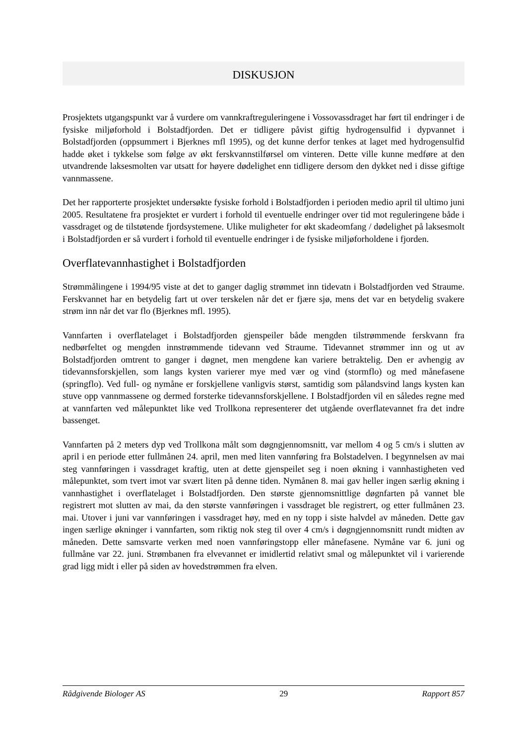DISKUSJON
Prosjektets utgangspunkt var å vurdere om vannkraftreguleringene i Vossovassdraget har ført til endringer i de fysiske miljøforhold i Bolstadfjorden. Det er tidligere påvist giftig hydrogensulfid i dypvannet i Bolstadfjorden (oppsummert i Bjerknes mfl 1995), og det kunne derfor tenkes at laget med hydrogensulfid hadde øket i tykkelse som følge av økt ferskvannstilførsel om vinteren. Dette ville kunne medføre at den utvandrende laksesmolten var utsatt for høyere dødelighet enn tidligere dersom den dykket ned i disse giftige vannmassene.
Det her rapporterte prosjektet undersøkte fysiske forhold i Bolstadfjorden i perioden medio april til ultimo juni 2005. Resultatene fra prosjektet er vurdert i forhold til eventuelle endringer over tid mot reguleringene både i vassdraget og de tilstøtende fjordsystemene. Ulike muligheter for økt skadeomfang / dødelighet på laksesmolt i Bolstadfjorden er så vurdert i forhold til eventuelle endringer i de fysiske miljøforholdene i fjorden.
Overflatevannhastighet i Bolstadfjorden
Strømmålingene i 1994/95 viste at det to ganger daglig strømmet inn tidevatn i Bolstadfjorden ved Straume. Ferskvannet har en betydelig fart ut over terskelen når det er fjære sjø, mens det var en betydelig svakere strøm inn når det var flo (Bjerknes mfl. 1995).
Vannfarten i overflatelaget i Bolstadfjorden gjenspeiler både mengden tilstrømmende ferskvann fra nedbørfeltet og mengden innstrømmende tidevann ved Straume. Tidevannet strømmer inn og ut av Bolstadfjorden omtrent to ganger i døgnet, men mengdene kan variere betraktelig. Den er avhengig av tidevannsforskjellen, som langs kysten varierer mye med vær og vind (stormflo) og med månefasene (springflo). Ved full- og nymåne er forskjellene vanligvis størst, samtidig som pålandsvind langs kysten kan stuve opp vannmassene og dermed forsterke tidevannsforskjellene. I Bolstadfjorden vil en således regne med at vannfarten ved målepunktet like ved Trollkona representerer det utgående overflatevannet fra det indre bassenget.
Vannfarten på 2 meters dyp ved Trollkona målt som døgngjennomsnitt, var mellom 4 og 5 cm/s i slutten av april i en periode etter fullmånen 24. april, men med liten vannføring fra Bolstadelven. I begynnelsen av mai steg vannføringen i vassdraget kraftig, uten at dette gjenspeilet seg i noen økning i vannhastigheten ved målepunktet, som tvert imot var svært liten på denne tiden. Nymånen 8. mai gav heller ingen særlig økning i vannhastighet i overflatelaget i Bolstadfjorden. Den største gjennomsnittlige døgnfarten på vannet ble registrert mot slutten av mai, da den største vannføringen i vassdraget ble registrert, og etter fullmånen 23. mai. Utover i juni var vannføringen i vassdraget høy, med en ny topp i siste halvdel av måneden. Dette gav ingen særlige økninger i vannfarten, som riktig nok steg til over 4 cm/s i døgngjennomsnitt rundt midten av måneden. Dette samsvarte verken med noen vannføringstopp eller månefasene. Nymåne var 6. juni og fullmåne var 22. juni. Strømbanen fra elvevannet er imidlertid relativt smal og målepunktet vil i varierende grad ligg midt i eller på siden av hovedstrømmen fra elven.
Rådgivende Biologer AS 29 Rapport 857